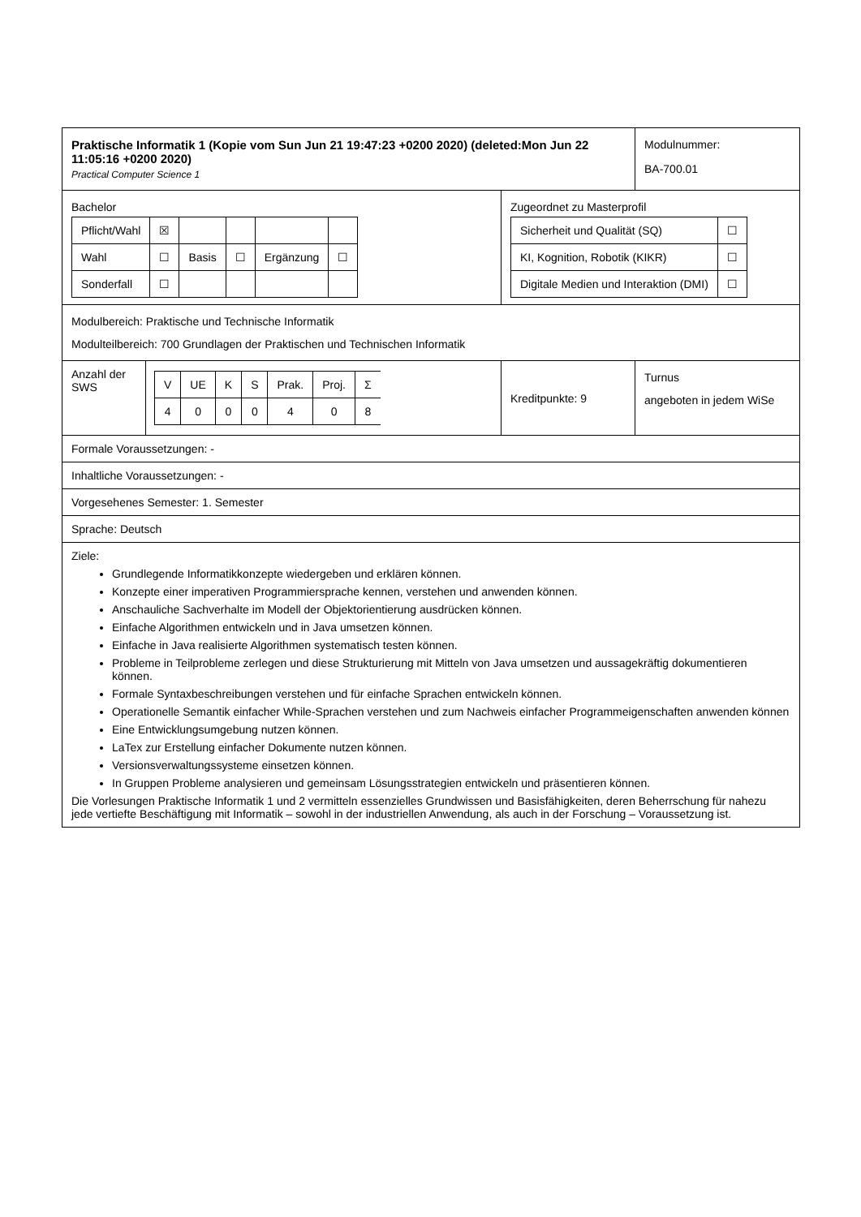| Praktische Informatik 1 (Kopie vom Sun Jun 21 19:47:23 +0200 2020) (deleted:Mon Jun 22 11:05:16 +0200 2020) Practical Computer Science 1 | | | Modulnummer: BA-700.01 |
| Bachelor / Pflicht/Wahl / ☒ / / / / / / Wahl / ☐ / Basis / ☐ / Ergänzung / ☐ / / Sonderfall / ☐ / / / / / | | Zugeordnet zu Masterprofil / Sicherheit und Qualität (SQ) / ☐ / / KI, Kognition, Robotik (KIKR) / ☐ / / Digitale Medien und Interaktion (DMI) / ☐ / | |
| Modulbereich: Praktische und Technische Informatik Modulteilbereich: 700 Grundlagen der Praktischen und Technischen Informatik | | | |
| Anzahl der SWS | / V / UE / K / S / Prak. / Proj. / Σ / / 4 / 0 / 0 / 0 / 4 / 0 / 8 / | Kreditpunkte: 9 | Turnus angeboten in jedem WiSe |
| Formale Voraussetzungen: - | | | |
| Inhaltliche Voraussetzungen: - | | | |
| Vorgesehenes Semester: 1. Semester | | | |
| Sprache: Deutsch | | | |
| Ziele: Grundlegende Informatikkonzepte wiedergeben und erklären können. Konzepte einer imperativen Programmiersprache kennen, verstehen und anwenden können. Anschauliche Sachverhalte im Modell der Objektorientierung ausdrücken können. Einfache Algorithmen entwickeln und in Java umsetzen können. Einfache in Java realisierte Algorithmen systematisch testen können. Probleme in Teilprobleme zerlegen und diese Strukturierung mit Mitteln von Java umsetzen und aussagekräftig dokumentieren können. Formale Syntaxbeschreibungen verstehen und für einfache Sprachen entwickeln können. Operationelle Semantik einfacher While-Sprachen verstehen und zum Nachweis einfacher Programmeigenschaften anwenden können Eine Entwicklungsumgebung nutzen können. LaTex zur Erstellung einfacher Dokumente nutzen können. Versionsverwaltungssysteme einsetzen können. In Gruppen Probleme analysieren und gemeinsam Lösungsstrategien entwickeln und präsentieren können. Die Vorlesungen Praktische Informatik 1 und 2 vermitteln essenzielles Grundwissen und Basisfähigkeiten, deren Beherrschung für nahezu jede vertiefte Beschäftigung mit Informatik – sowohl in der industriellen Anwendung, als auch in der Forschung – Voraussetzung ist. | | | |